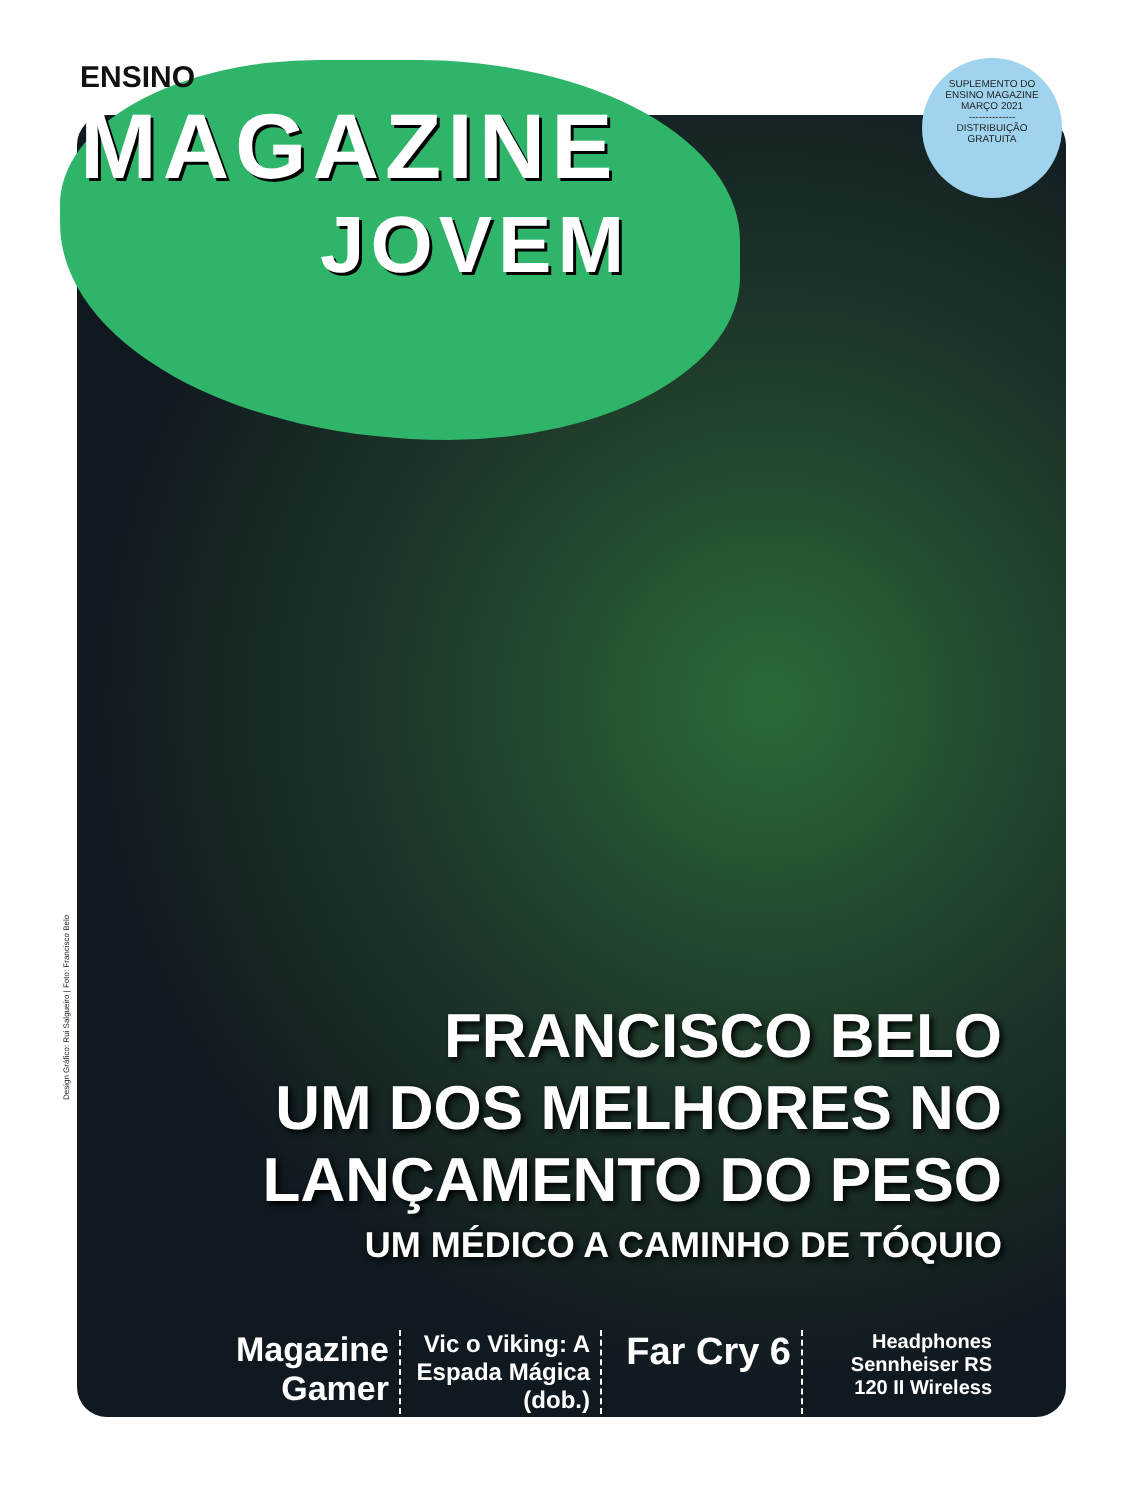ENSINO
MAGAZINE
JOVEM
SUPLEMENTO DO
ENSINO MAGAZINE
MARÇO 2021
--------------
DISTRIBUIÇÃO
GRATUITA
Design Gráfico: Rui Salgueiro | Foto: Francisco Belo
FRANCISCO BELO
UM DOS MELHORES NO
LANÇAMENTO DO PESO
UM MÉDICO A CAMINHO DE TÓQUIO
Magazine Gamer
Vic o Viking: A Espada Mágica (dob.)
Far Cry 6
Headphones Sennheiser RS 120 II Wireless